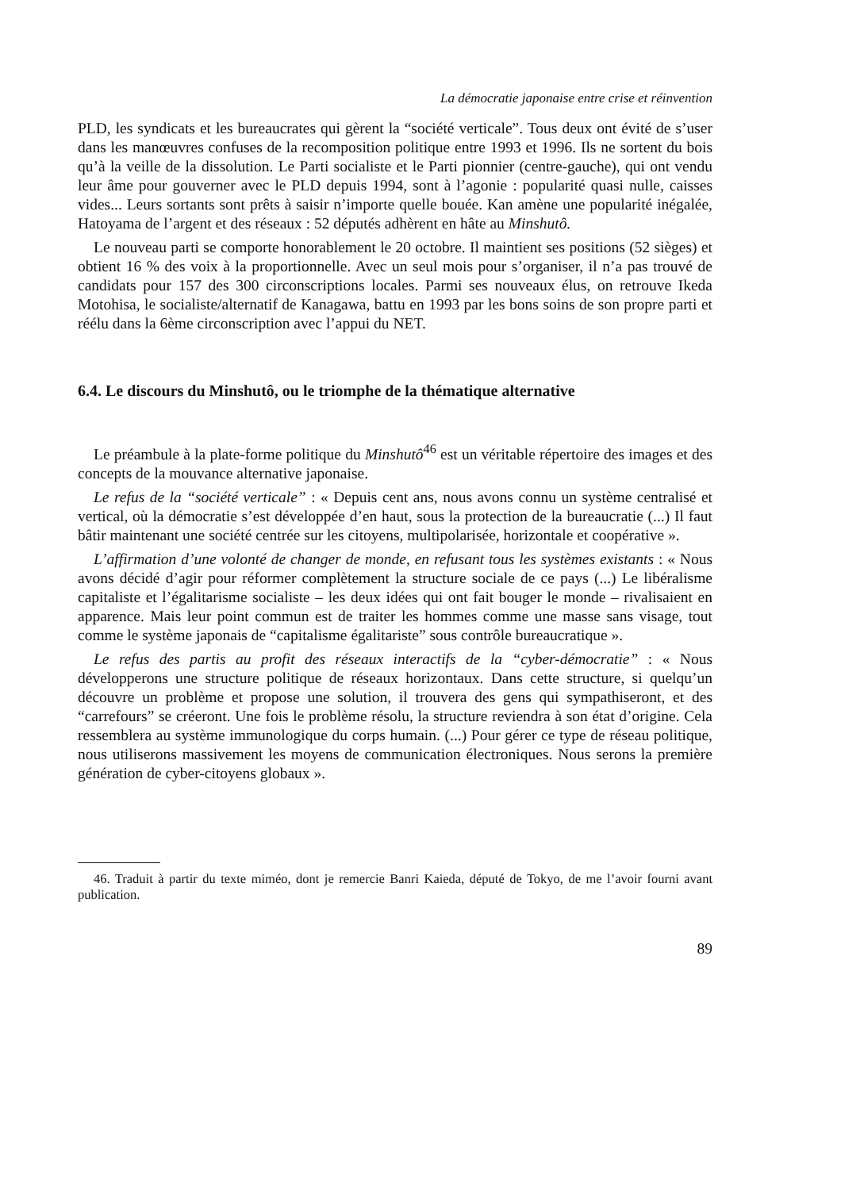La démocratie japonaise entre crise et réinvention
PLD, les syndicats et les bureaucrates qui gèrent la “société verticale”. Tous deux ont évité de s’user dans les manœuvres confuses de la recomposition politique entre 1993 et 1996. Ils ne sortent du bois qu’à la veille de la dissolution. Le Parti socialiste et le Parti pionnier (centre-gauche), qui ont vendu leur âme pour gouverner avec le PLD depuis 1994, sont à l’agonie : popularité quasi nulle, caisses vides... Leurs sortants sont prêts à saisir n’importe quelle bouée. Kan amène une popularité inégalée, Hatoyama de l’argent et des réseaux : 52 députés adhèrent en hâte au Minshutô.
Le nouveau parti se comporte honorablement le 20 octobre. Il maintient ses positions (52 sièges) et obtient 16 % des voix à la proportionnelle. Avec un seul mois pour s’organiser, il n’a pas trouvé de candidats pour 157 des 300 circonscriptions locales. Parmi ses nouveaux élus, on retrouve Ikeda Motohisa, le socialiste/alternatif de Kanagawa, battu en 1993 par les bons soins de son propre parti et réélu dans la 6ème circonscription avec l’appui du NET.
6.4. Le discours du Minshutô, ou le triomphe de la thématique alternative
Le préambule à la plate-forme politique du Minshutô<sup>46</sup> est un véritable répertoire des images et des concepts de la mouvance alternative japonaise.
Le refus de la “société verticale” : « Depuis cent ans, nous avons connu un système centralisé et vertical, où la démocratie s’est développée d’en haut, sous la protection de la bureaucratie (...) Il faut bâtir maintenant une société centrée sur les citoyens, multipolarisée, horizontale et coopérative ».
L’affirmation d’une volonté de changer de monde, en refusant tous les systèmes existants : « Nous avons décidé d’agir pour réformer complètement la structure sociale de ce pays (...) Le libéralisme capitaliste et l’égalitarisme socialiste – les deux idées qui ont fait bouger le monde – rivalisaient en apparence. Mais leur point commun est de traiter les hommes comme une masse sans visage, tout comme le système japonais de “capitalisme égalitariste” sous contrôle bureaucratique ».
Le refus des partis au profit des réseaux interactifs de la “cyber-démocratie” : « Nous développerons une structure politique de réseaux horizontaux. Dans cette structure, si quelqu’un découvre un problème et propose une solution, il trouvera des gens qui sympathiseront, et des “carrefours” se créeront. Une fois le problème résolu, la structure reviendra à son état d’origine. Cela ressemblera au système immunologique du corps humain. (...) Pour gérer ce type de réseau politique, nous utiliserons massivement les moyens de communication électroniques. Nous serons la première génération de cyber-citoyens globaux ».
46. Traduit à partir du texte miméo, dont je remercie Banri Kaieda, député de Tokyo, de me l’avoir fourni avant publication.
89